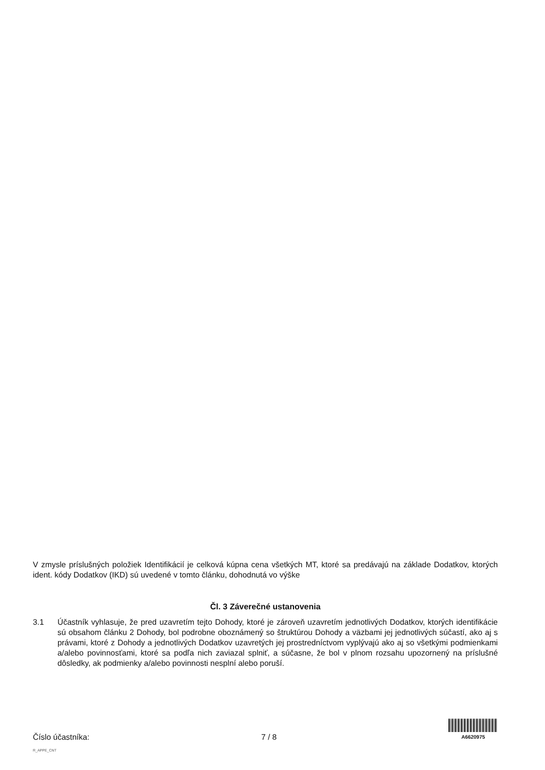V zmysle príslušných položiek Identifikácií je celková kúpna cena všetkých MT, ktoré sa predávajú na základe Dodatkov, ktorých ident. kódy Dodatkov (IKD) sú uvedené v tomto článku, dohodnutá vo výške
Čl. 3 Záverečné ustanovenia
3.1 Účastník vyhlasuje, že pred uzavretím tejto Dohody, ktoré je zároveň uzavretím jednotlivých Dodatkov, ktorých identifikácie sú obsahom článku 2 Dohody, bol podrobne oboznámený so štruktúrou Dohody a väzbami jej jednotlivých súčastí, ako aj s právami, ktoré z Dohody a jednotlivých Dodatkov uzavretých jej prostredníctvom vyplývajú ako aj so všetkými podmienkami a/alebo povinnosťami, ktoré sa podľa nich zaviazal splniť, a súčasne, že bol v plnom rozsahu upozornený na príslušné dôsledky, ak podmienky a/alebo povinnosti nesplní alebo poruší.
Číslo účastníka: 7 / 8
A6620975
R_APPE_CNT